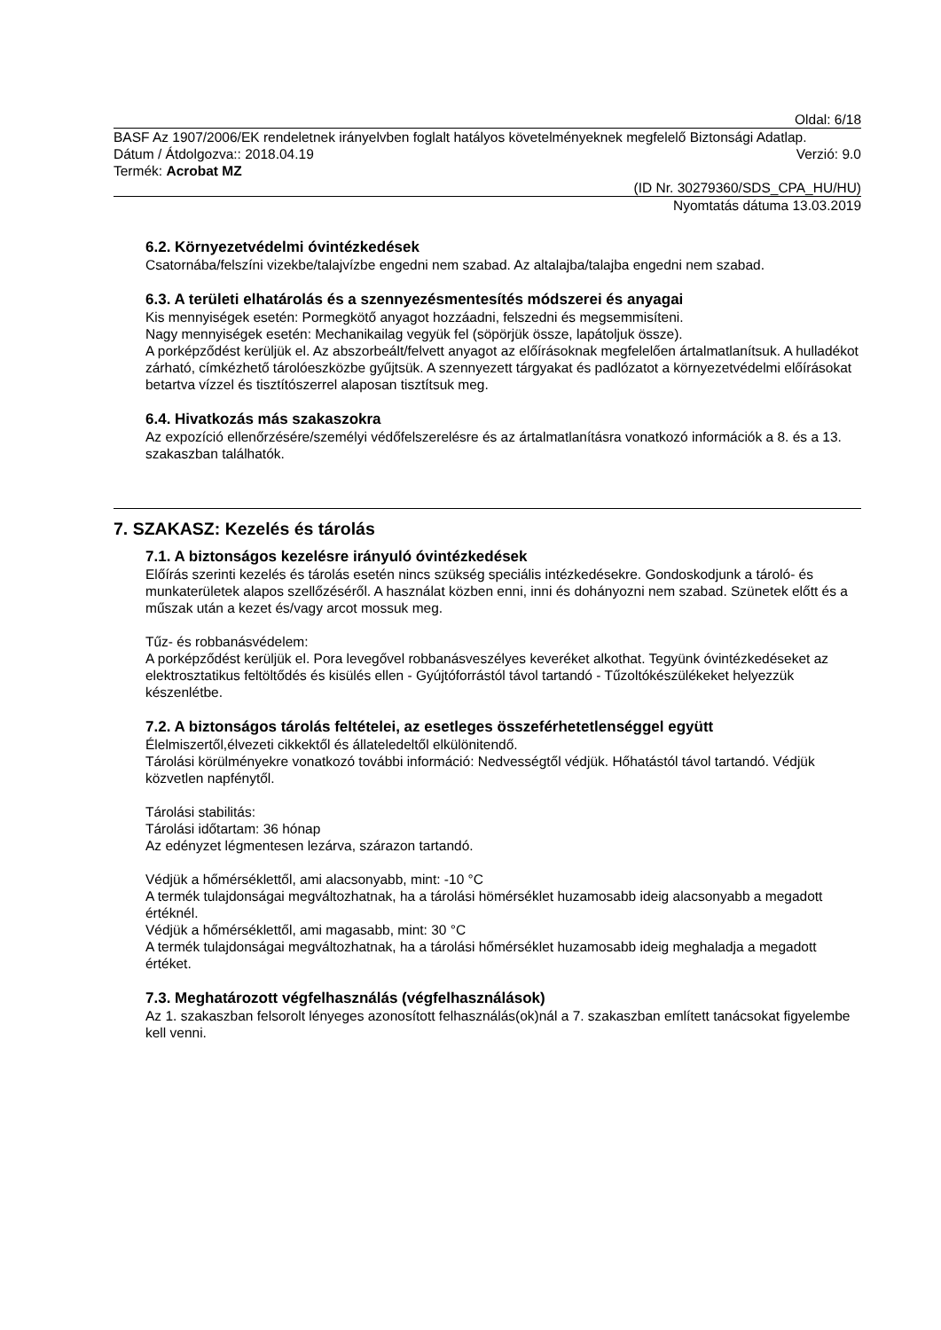Oldal: 6/18
BASF Az 1907/2006/EK rendeletnek irányelvben foglalt hatályos követelményeknek megfelelő Biztonsági Adatlap.
Dátum / Átdolgozva:: 2018.04.19 Verzió: 9.0
Termék: Acrobat MZ
(ID Nr. 30279360/SDS_CPA_HU/HU)
Nyomtatás dátuma 13.03.2019
6.2. Környezetvédelmi óvintézkedések
Csatornába/felszíni vizekbe/talajvízbe engedni nem szabad. Az altalajba/talajba engedni nem szabad.
6.3. A területi elhatárolás és a szennyezésmentesítés módszerei és anyagai
Kis mennyiségek esetén: Pormegkötő anyagot hozzáadni, felszedni és megsemmisíteni.
Nagy mennyiségek esetén: Mechanikailag vegyük fel (söpörjük össze, lapátoljuk össze).
A porképződést kerüljük el. Az abszorbeált/felvett anyagot az előírásoknak megfelelően ártalmatlanítsuk. A hulladékot zárható, címkézhető tárolóeszközbe gyűjtsük. A szennyezett tárgyakat és padlózatot a környezetvédelmi előírásokat betartva vízzel és tisztítószerrel alaposan tisztítsuk meg.
6.4. Hivatkozás más szakaszokra
Az expozíció ellenőrzésére/személyi védőfelszerelésre és az ártalmatlanításra vonatkozó információk a 8. és a 13. szakaszban találhatók.
7. SZAKASZ: Kezelés és tárolás
7.1. A biztonságos kezelésre irányuló óvintézkedések
Előírás szerinti kezelés és tárolás esetén nincs szükség speciális intézkedésekre. Gondoskodjunk a tároló- és munkaterületek alapos szellőzéséről. A használat közben enni, inni és dohányozni nem szabad. Szünetek előtt és a műszak után a kezet és/vagy arcot mossuk meg.
Tűz- és robbanásvédelem:
A porképződést kerüljük el. Pora levegővel robbanásveszélyes keveréket alkothat. Tegyünk óvintézkedéseket az elektrosztatikus feltöltődés és kisülés ellen - Gyújtóforrástól távol tartandó - Tűzoltókészülékeket helyezzük készenlétbe.
7.2. A biztonságos tárolás feltételei, az esetleges összeférhetetlenséggel együtt
Élelmiszertől,élvezeti cikkektől és állateledeltől elkülönitendő.
Tárolási körülményekre vonatkozó további információ: Nedvességtől védjük. Hőhatástól távol tartandó. Védjük közvetlen napfénytől.
Tárolási stabilitás:
Tárolási időtartam: 36 hónap
Az edényzet légmentesen lezárva, szárazon tartandó.
Védjük a hőmérséklettől, ami alacsonyabb, mint: -10 °C
A termék tulajdonságai megváltozhatnak, ha a tárolási hömérséklet huzamosabb ideig alacsonyabb a megadott értéknél.
Védjük a hőmérséklettől, ami magasabb, mint: 30 °C
A termék tulajdonságai megváltozhatnak, ha a tárolási hőmérséklet huzamosabb ideig meghaladja a megadott értéket.
7.3. Meghatározott végfelhasználás (végfelhasználások)
Az 1. szakaszban felsorolt lényeges azonosított felhasználás(ok)nál a 7. szakaszban említett tanácsokat figyelembe kell venni.